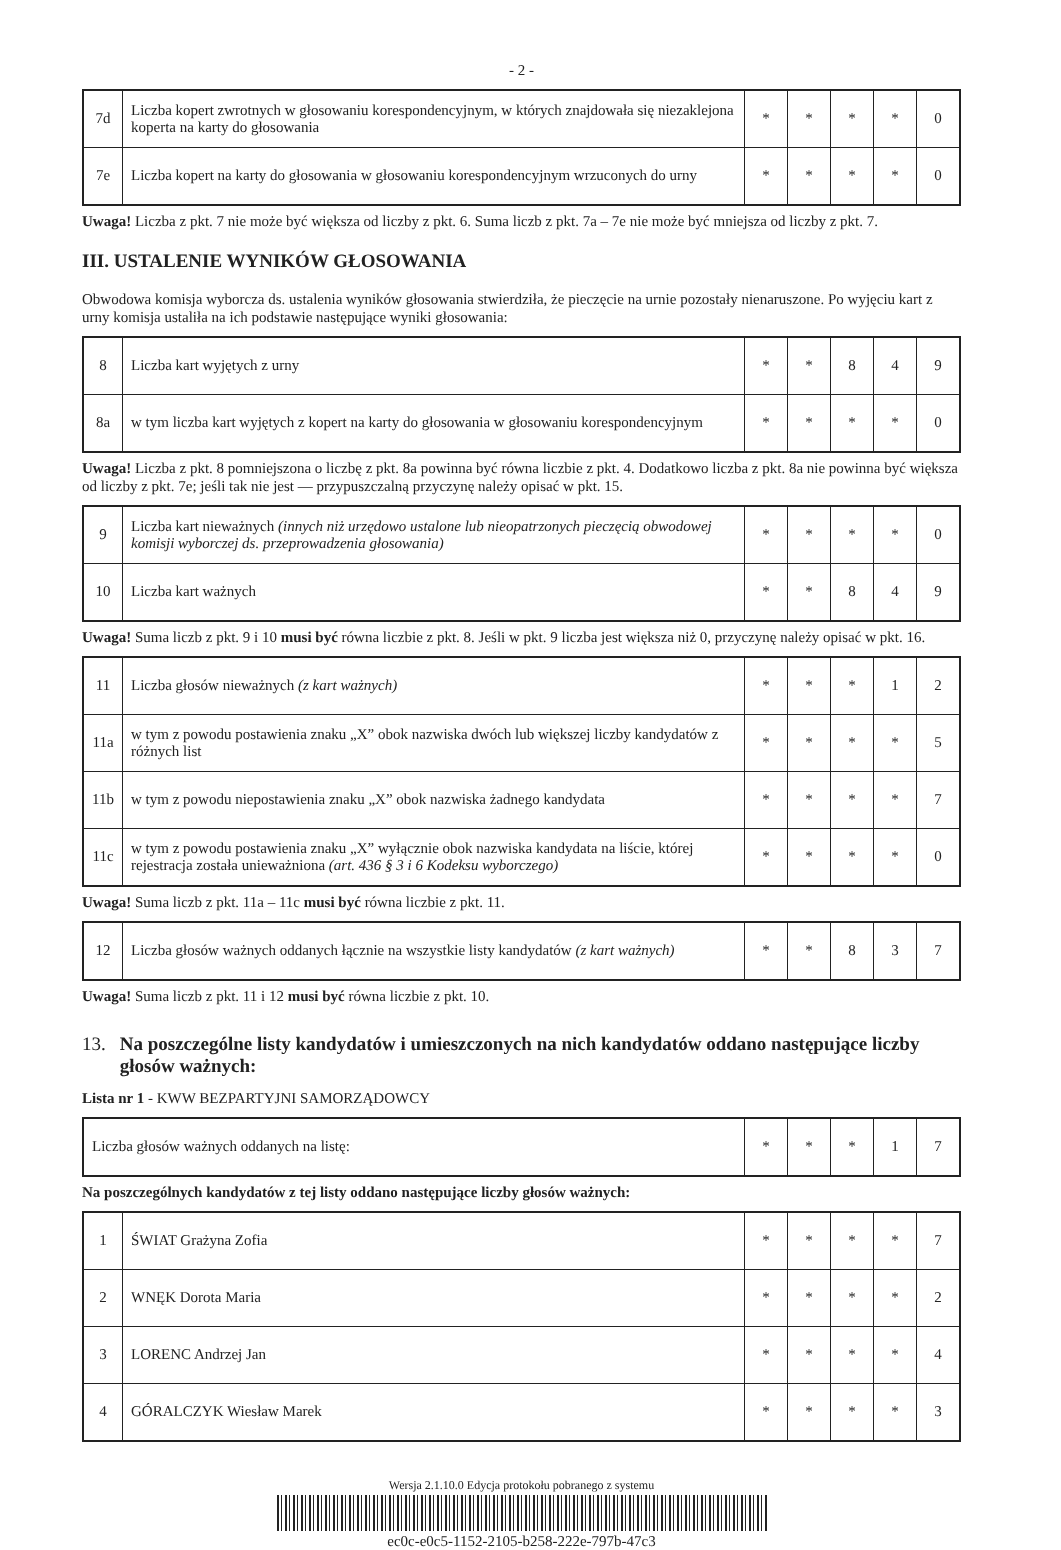- 2 -
| 7d | Liczba kopert zwrotnych w głosowaniu korespondencyjnym, w których znajdowała się niezaklejona koperta na karty do głosowania | * | * | * | * | 0 |
| 7e | Liczba kopert na karty do głosowania w głosowaniu korespondencyjnym wrzuconych do urny | * | * | * | * | 0 |
Uwaga! Liczba z pkt. 7 nie może być większa od liczby z pkt. 6. Suma liczb z pkt. 7a – 7e nie może być mniejsza od liczby z pkt. 7.
III. USTALENIE WYNIKÓW GŁOSOWANIA
Obwodowa komisja wyborcza ds. ustalenia wyników głosowania stwierdziła, że pieczęcie na urnie pozostały nienaruszone. Po wyjęciu kart z urny komisja ustaliła na ich podstawie następujące wyniki głosowania:
| 8 | Liczba kart wyjętych z urny | * | * | 8 | 4 | 9 |
| 8a | w tym liczba kart wyjętych z kopert na karty do głosowania w głosowaniu korespondencyjnym | * | * | * | * | 0 |
Uwaga! Liczba z pkt. 8 pomniejszona o liczbę z pkt. 8a powinna być równa liczbie z pkt. 4. Dodatkowo liczba z pkt. 8a nie powinna być większa od liczby z pkt. 7e; jeśli tak nie jest — przypuszczalną przyczynę należy opisać w pkt. 15.
| 9 | Liczba kart nieważnych (innych niż urzędowo ustalone lub nieopatrzonych pieczęcią obwodowej komisji wyborczej ds. przeprowadzenia głosowania) | * | * | * | * | 0 |
| 10 | Liczba kart ważnych | * | * | 8 | 4 | 9 |
Uwaga! Suma liczb z pkt. 9 i 10 musi być równa liczbie z pkt. 8. Jeśli w pkt. 9 liczba jest większa niż 0, przyczynę należy opisać w pkt. 16.
| 11 | Liczba głosów nieważnych (z kart ważnych) | * | * | * | 1 | 2 |
| 11a | w tym z powodu postawienia znaku „X” obok nazwiska dwóch lub większej liczby kandydatów z różnych list | * | * | * | * | 5 |
| 11b | w tym z powodu niepostawienia znaku „X” obok nazwiska żadnego kandydata | * | * | * | * | 7 |
| 11c | w tym z powodu postawienia znaku „X” wyłącznie obok nazwiska kandydata na liście, której rejestracja została unieważniona (art. 436 § 3 i 6 Kodeksu wyborczego) | * | * | * | * | 0 |
Uwaga! Suma liczb z pkt. 11a – 11c musi być równa liczbie z pkt. 11.
| 12 | Liczba głosów ważnych oddanych łącznie na wszystkie listy kandydatów (z kart ważnych) | * | * | 8 | 3 | 7 |
Uwaga! Suma liczb z pkt. 11 i 12 musi być równa liczbie z pkt. 10.
13. Na poszczególne listy kandydatów i umieszczonych na nich kandydatów oddano następujące liczby głosów ważnych:
Lista nr 1 - KWW BEZPARTYJNI SAMORZĄDOWCY
| Liczba głosów ważnych oddanych na listę: | * | * | * | 1 | 7 |
Na poszczególnych kandydatów z tej listy oddano następujące liczby głosów ważnych:
| 1 | ŚWIAT Grażyna Zofia | * | * | * | * | 7 |
| 2 | WNĘK Dorota Maria | * | * | * | * | 2 |
| 3 | LORENC Andrzej Jan | * | * | * | * | 4 |
| 4 | GÓRALCZYK Wiesław Marek | * | * | * | * | 3 |
Wersja 2.1.10.0 Edycja protokołu pobranego z systemu
ec0c-e0c5-1152-2105-b258-222e-797b-47c3